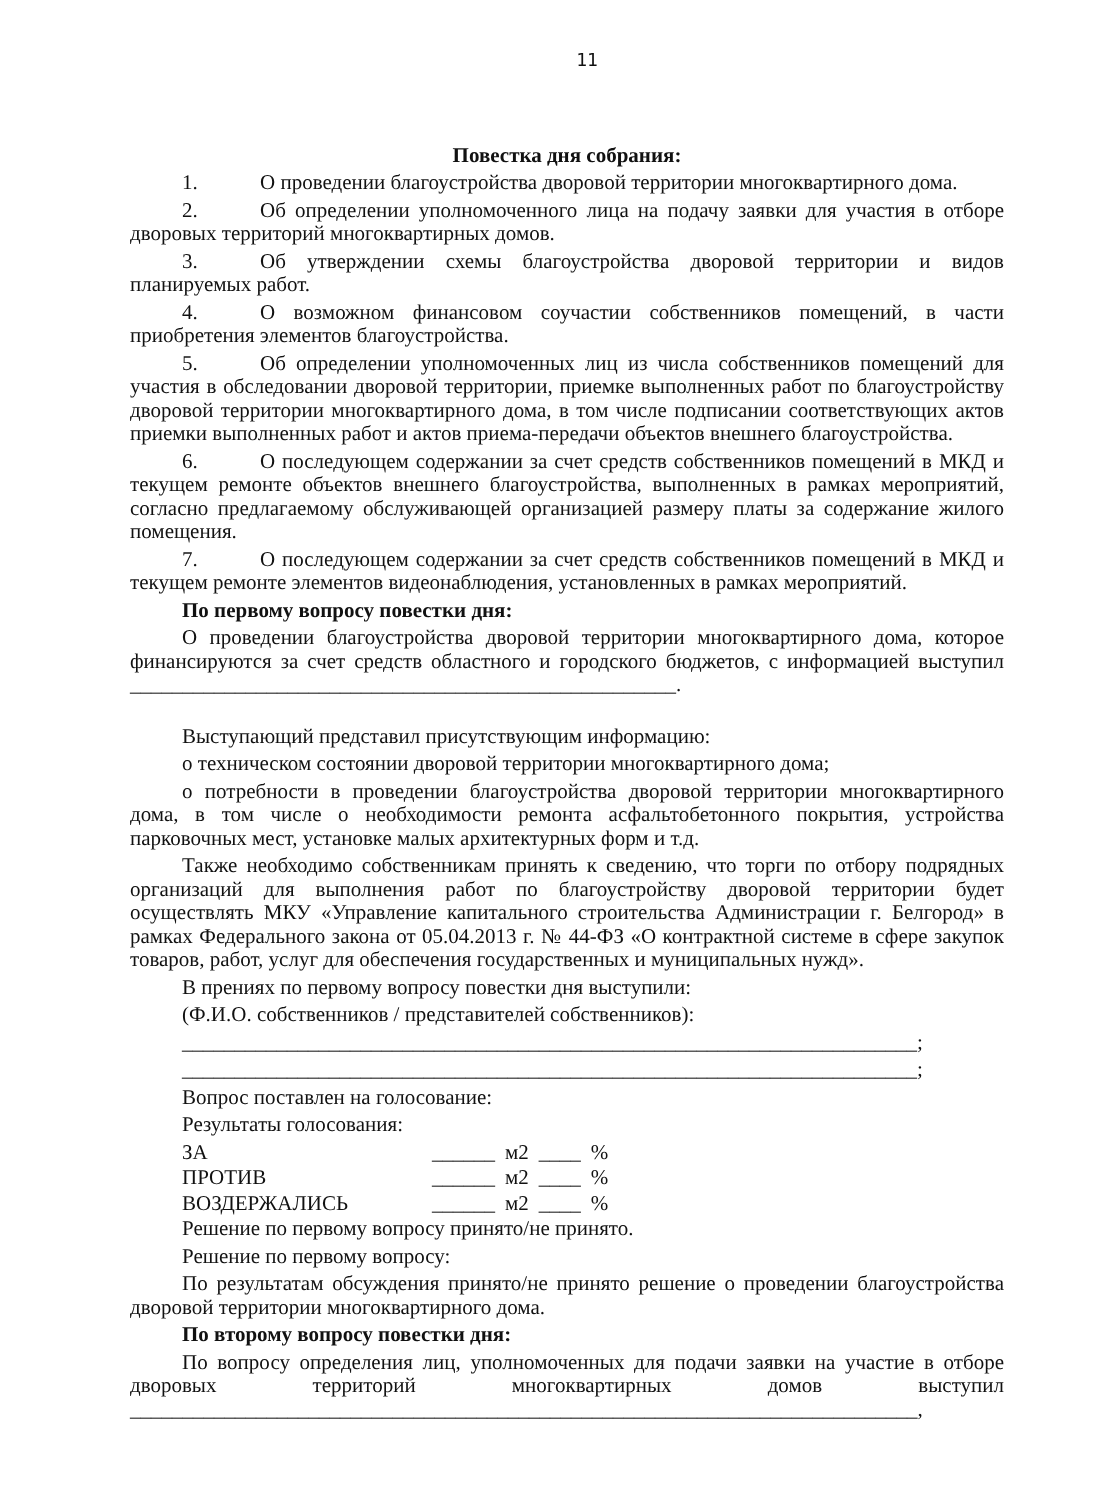11
Повестка дня собрания:
1. О проведении благоустройства дворовой территории многоквартирного дома.
2. Об определении уполномоченного лица на подачу заявки для участия в отборе дворовых территорий многоквартирных домов.
3. Об утверждении схемы благоустройства дворовой территории и видов планируемых работ.
4. О возможном финансовом соучастии собственников помещений, в части приобретения элементов благоустройства.
5. Об определении уполномоченных лиц из числа собственников помещений для участия в обследовании дворовой территории, приемке выполненных работ по благоустройству дворовой территории многоквартирного дома, в том числе подписании соответствующих актов приемки выполненных работ и актов приема-передачи объектов внешнего благоустройства.
6. О последующем содержании за счет средств собственников помещений в МКД и текущем ремонте объектов внешнего благоустройства, выполненных в рамках мероприятий, согласно предлагаемому обслуживающей организацией размеру платы за содержание жилого помещения.
7. О последующем содержании за счет средств собственников помещений в МКД и текущем ремонте элементов видеонаблюдения, установленных в рамках мероприятий.
По первому вопросу повестки дня:
О проведении благоустройства дворовой территории многоквартирного дома, которое финансируются за счет средств областного и городского бюджетов, с информацией выступил ____________________________________________________.
Выступающий представил присутствующим информацию:
о техническом состоянии дворовой территории многоквартирного дома;
о потребности в проведении благоустройства дворовой территории многоквартирного дома, в том числе о необходимости ремонта асфальтобетонного покрытия, устройства парковочных мест, установке малых архитектурных форм и т.д.
Также необходимо собственникам принять к сведению, что торги по отбору подрядных организаций для выполнения работ по благоустройству дворовой территории будет осуществлять МКУ «Управление капитального строительства Администрации г. Белгород» в рамках Федерального закона от 05.04.2013 г. № 44-ФЗ «О контрактной системе в сфере закупок товаров, работ, услуг для обеспечения государственных и муниципальных нужд».
В прениях по первому вопросу повестки дня выступили:
(Ф.И.О. собственников / представителей собственников):
______________________________________________________________________;
______________________________________________________________________;
Вопрос поставлен на голосование:
Результаты голосования:
| ЗА | ______ | м2 | ____ | % |
| ПРОТИВ | ______ | м2 | ____ | % |
| ВОЗДЕРЖАЛИСЬ | ______ | м2 | ____ | % |
Решение по первому вопросу принято/не принято.
Решение по первому вопросу:
По результатам обсуждения принято/не принято решение о проведении благоустройства дворовой территории многоквартирного дома.
По второму вопросу повестки дня:
По вопросу определения лиц, уполномоченных для подачи заявки на участие в отборе дворовых территорий многоквартирных домов выступил ___________________________________________________________________________,